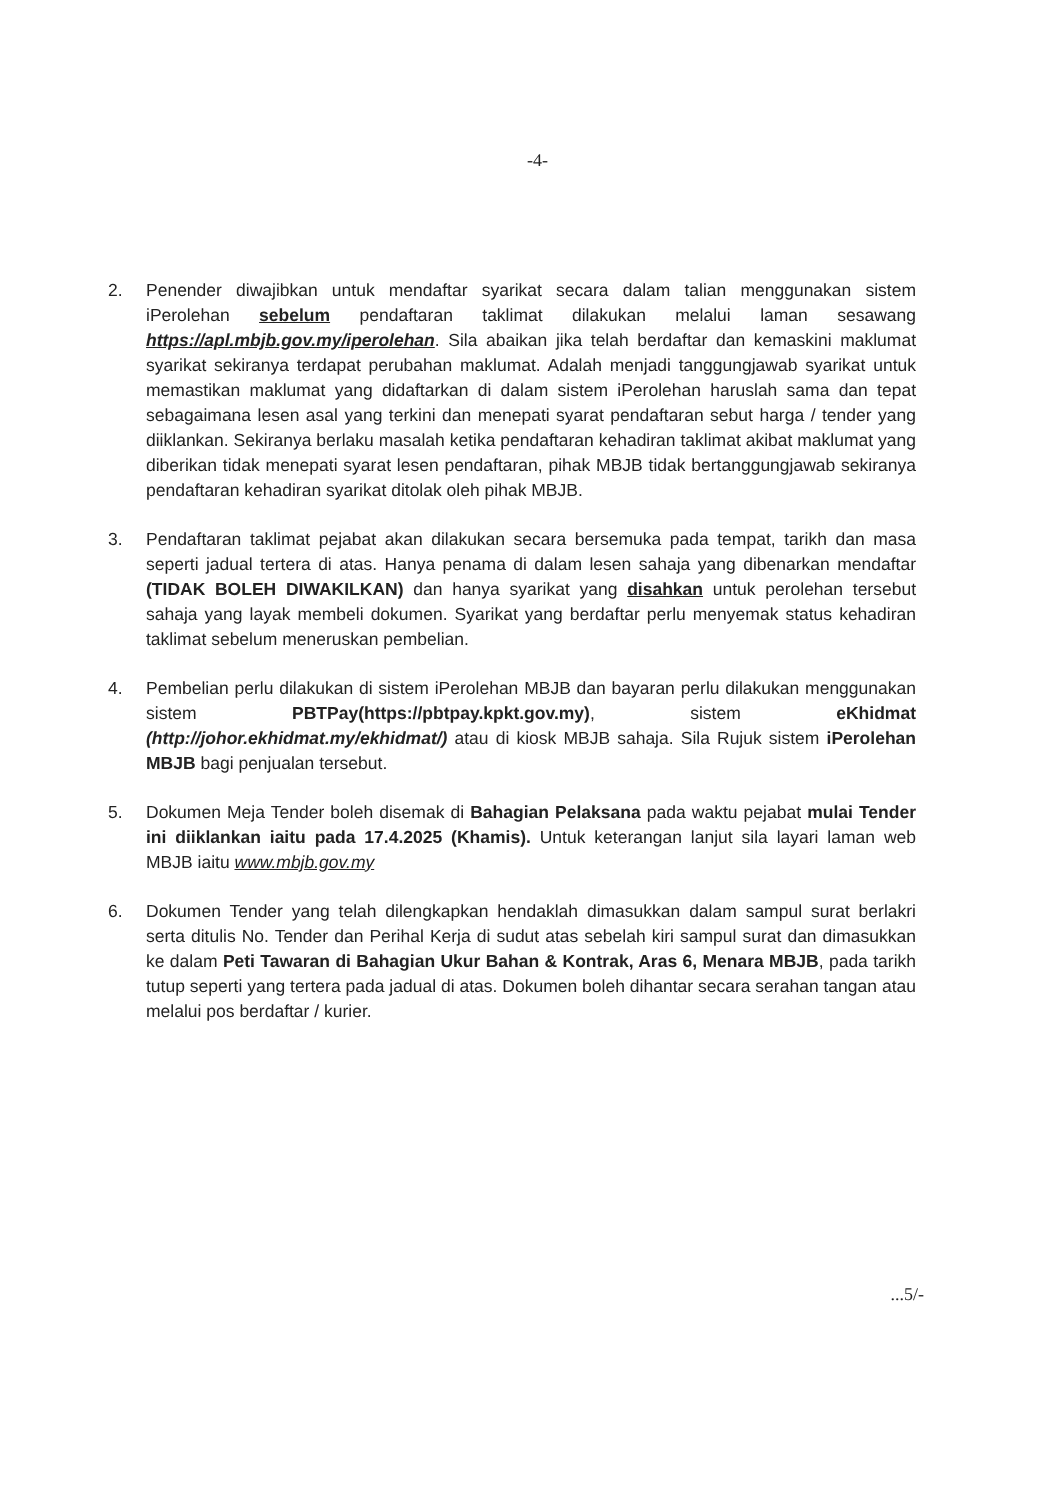-4-
2. Penender diwajibkan untuk mendaftar syarikat secara dalam talian menggunakan sistem iPerolehan sebelum pendaftaran taklimat dilakukan melalui laman sesawang https://apl.mbjb.gov.my/iperolehan. Sila abaikan jika telah berdaftar dan kemaskini maklumat syarikat sekiranya terdapat perubahan maklumat. Adalah menjadi tanggungjawab syarikat untuk memastikan maklumat yang didaftarkan di dalam sistem iPerolehan haruslah sama dan tepat sebagaimana lesen asal yang terkini dan menepati syarat pendaftaran sebut harga / tender yang diiklankan. Sekiranya berlaku masalah ketika pendaftaran kehadiran taklimat akibat maklumat yang diberikan tidak menepati syarat lesen pendaftaran, pihak MBJB tidak bertanggungjawab sekiranya pendaftaran kehadiran syarikat ditolak oleh pihak MBJB.
3. Pendaftaran taklimat pejabat akan dilakukan secara bersemuka pada tempat, tarikh dan masa seperti jadual tertera di atas. Hanya penama di dalam lesen sahaja yang dibenarkan mendaftar (TIDAK BOLEH DIWAKILKAN) dan hanya syarikat yang disahkan untuk perolehan tersebut sahaja yang layak membeli dokumen. Syarikat yang berdaftar perlu menyemak status kehadiran taklimat sebelum meneruskan pembelian.
4. Pembelian perlu dilakukan di sistem iPerolehan MBJB dan bayaran perlu dilakukan menggunakan sistem PBTPay(https://pbtpay.kpkt.gov.my), sistem eKhidmat (http://johor.ekhidmat.my/ekhidmat/) atau di kiosk MBJB sahaja. Sila Rujuk sistem iPerolehan MBJB bagi penjualan tersebut.
5. Dokumen Meja Tender boleh disemak di Bahagian Pelaksana pada waktu pejabat mulai Tender ini diiklankan iaitu pada 17.4.2025 (Khamis). Untuk keterangan lanjut sila layari laman web MBJB iaitu www.mbjb.gov.my
6. Dokumen Tender yang telah dilengkapkan hendaklah dimasukkan dalam sampul surat berlakri serta ditulis No. Tender dan Perihal Kerja di sudut atas sebelah kiri sampul surat dan dimasukkan ke dalam Peti Tawaran di Bahagian Ukur Bahan & Kontrak, Aras 6, Menara MBJB, pada tarikh tutup seperti yang tertera pada jadual di atas. Dokumen boleh dihantar secara serahan tangan atau melalui pos berdaftar / kurier.
...5/-